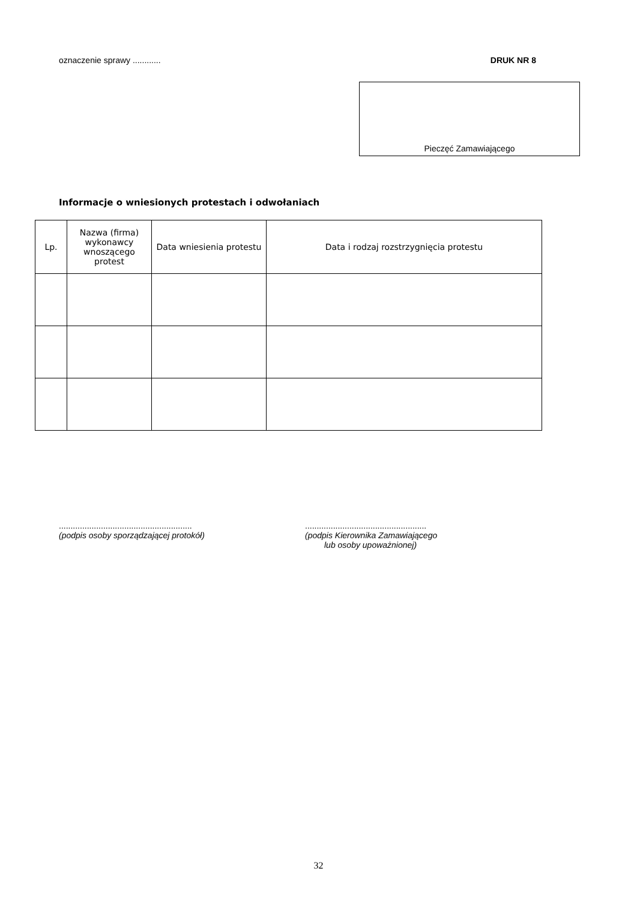oznaczenie sprawy ............ DRUK NR 8
Pieczęć Zamawiającego
Informacje o wniesionych protestach i odwołaniach
| Lp. | Nazwa (firma) wykonawcy wnoszącego protest | Data wniesienia protestu | Data i rodzaj rozstrzygnięcia protestu |
| --- | --- | --- | --- |
.........................................................
(podpis osoby sporządzającej protokół)
....................................................
(podpis Kierownika Zamawiającego
lub osoby upoważnionej)
32